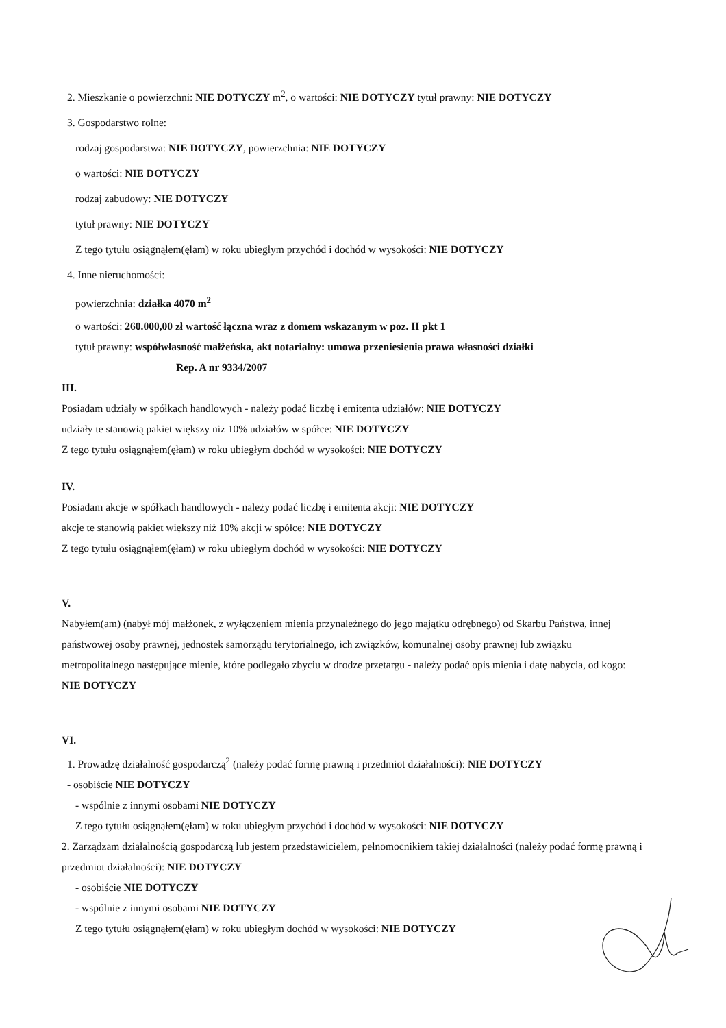2. Mieszkanie o powierzchni: NIE DOTYCZY m<sup>2</sup>, o wartości: NIE DOTYCZY tytuł prawny: NIE DOTYCZY
3. Gospodarstwo rolne:
rodzaj gospodarstwa: NIE DOTYCZY, powierzchnia: NIE DOTYCZY
o wartości: NIE DOTYCZY
rodzaj zabudowy: NIE DOTYCZY
tytuł prawny: NIE DOTYCZY
Z tego tytułu osiągnąłem(ęłam) w roku ubiegłym przychód i dochód w wysokości: NIE DOTYCZY
4. Inne nieruchomości:
powierzchnia: działka 4070 m<sup>2</sup>
o wartości: 260.000,00 zł wartość łączna wraz z domem wskazanym w poz. II pkt 1
tytuł prawny: współwłasność małżeńska, akt notarialny: umowa przeniesienia prawa własności działki
Rep. A nr 9334/2007
III.
Posiadam udziały w spółkach handlowych - należy podać liczbę i emitenta udziałów: NIE DOTYCZY
udziały te stanowią pakiet większy niż 10% udziałów w spółce: NIE DOTYCZY
Z tego tytułu osiągnąłem(ęłam) w roku ubiegłym dochód w wysokości: NIE DOTYCZY
IV.
Posiadam akcje w spółkach handlowych - należy podać liczbę i emitenta akcji: NIE DOTYCZY
akcje te stanowią pakiet większy niż 10% akcji w spółce: NIE DOTYCZY
Z tego tytułu osiągnąłem(ęłam) w roku ubiegłym dochód w wysokości: NIE DOTYCZY
V.
Nabyłem(am) (nabył mój małżonek, z wyłączeniem mienia przynależnego do jego majątku odrębnego) od Skarbu Państwa, innej państwowej osoby prawnej, jednostek samorządu terytorialnego, ich związków, komunalnej osoby prawnej lub związku metropolitalnego następujące mienie, które podlegało zbyciu w drodze przetargu - należy podać opis mienia i datę nabycia, od kogo: NIE DOTYCZY
VI.
1. Prowadzę działalność gospodarczą<sup>2</sup> (należy podać formę prawną i przedmiot działalności): NIE DOTYCZY
- osobiście NIE DOTYCZY
- wspólnie z innymi osobami NIE DOTYCZY
Z tego tytułu osiągnąłem(ęłam) w roku ubiegłym przychód i dochód w wysokości: NIE DOTYCZY
2. Zarządzam działalnością gospodarczą lub jestem przedstawicielem, pełnomocnikiem takiej działalności (należy podać formę prawną i przedmiot działalności): NIE DOTYCZY
- osobiście NIE DOTYCZY
- wspólnie z innymi osobami NIE DOTYCZY
Z tego tytułu osiągnąłem(ęłam) w roku ubiegłym dochód w wysokości: NIE DOTYCZY